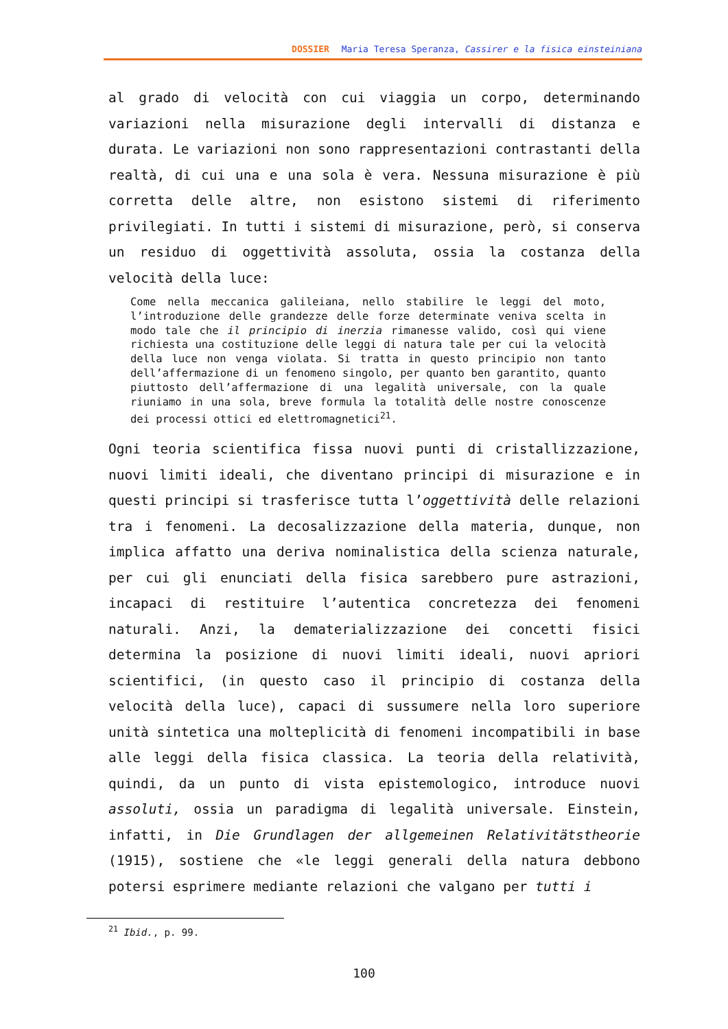DOSSIER Maria Teresa Speranza, Cassirer e la fisica einsteiniana
al grado di velocità con cui viaggia un corpo, determinando variazioni nella misurazione degli intervalli di distanza e durata. Le variazioni non sono rappresentazioni contrastanti della realtà, di cui una e una sola è vera. Nessuna misurazione è più corretta delle altre, non esistono sistemi di riferimento privilegiati. In tutti i sistemi di misurazione, però, si conserva un residuo di oggettività assoluta, ossia la costanza della velocità della luce:
Come nella meccanica galileiana, nello stabilire le leggi del moto, l’introduzione delle grandezze delle forze determinate veniva scelta in modo tale che il principio di inerzia rimanesse valido, così qui viene richiesta una costituzione delle leggi di natura tale per cui la velocità della luce non venga violata. Si tratta in questo principio non tanto dell’affermazione di un fenomeno singolo, per quanto ben garantito, quanto piuttosto dell’affermazione di una legalità universale, con la quale riuniamo in una sola, breve formula la totalità delle nostre conoscenze dei processi ottici ed elettromagnetici<sup>21</sup>.
Ogni teoria scientifica fissa nuovi punti di cristallizzazione, nuovi limiti ideali, che diventano principi di misurazione e in questi principi si trasferisce tutta l’oggettività delle relazioni tra i fenomeni. La decosalizzazione della materia, dunque, non implica affatto una deriva nominalistica della scienza naturale, per cui gli enunciati della fisica sarebbero pure astrazioni, incapaci di restituire l’autentica concretezza dei fenomeni naturali. Anzi, la dematerializzazione dei concetti fisici determina la posizione di nuovi limiti ideali, nuovi apriori scientifici, (in questo caso il principio di costanza della velocità della luce), capaci di sussumere nella loro superiore unità sintetica una molteplicità di fenomeni incompatibili in base alle leggi della fisica classica. La teoria della relatività, quindi, da un punto di vista epistemologico, introduce nuovi assoluti, ossia un paradigma di legalità universale. Einstein, infatti, in Die Grundlagen der allgemeinen Relativitätstheorie (1915), sostiene che «le leggi generali della natura debbono potersi esprimere mediante relazioni che valgano per tutti i
<sup>21</sup> Ibid., p. 99.
100